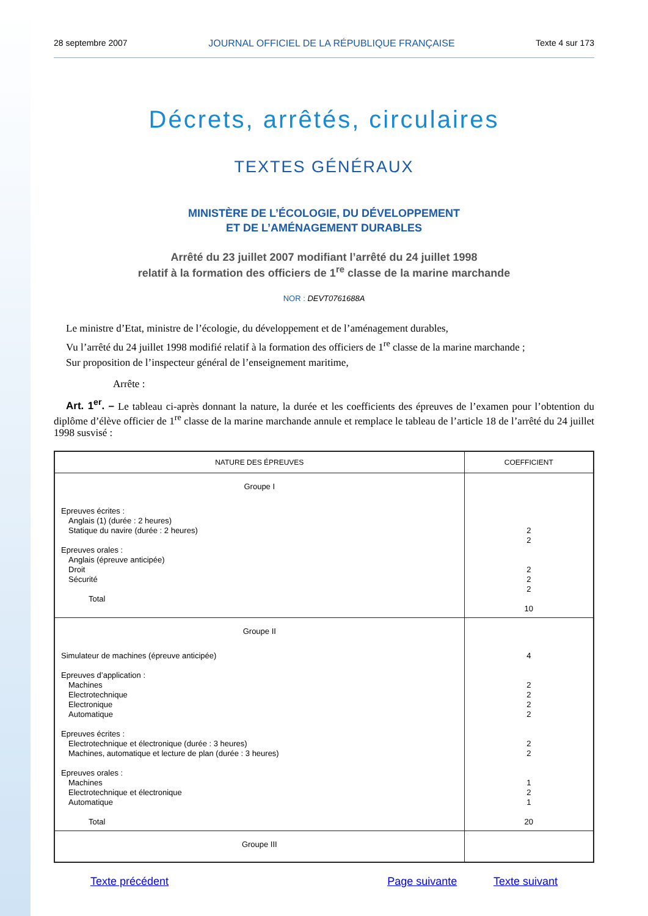28 septembre 2007 JOURNAL OFFICIEL DE LA RÉPUBLIQUE FRANÇAISE Texte 4 sur 173
Décrets, arrêtés, circulaires
TEXTES GÉNÉRAUX
MINISTÈRE DE L’ÉCOLOGIE, DU DÉVELOPPEMENT
ET DE L’AMÉNAGEMENT DURABLES
Arrêté du 23 juillet 2007 modifiant l’arrêté du 24 juillet 1998
relatif à la formation des officiers de 1<sup>re</sup> classe de la marine marchande
NOR : DEVT0761688A
Le ministre d’Etat, ministre de l’écologie, du développement et de l’aménagement durables,
Vu l’arrêté du 24 juillet 1998 modifié relatif à la formation des officiers de 1<sup>re</sup> classe de la marine marchande ;
Sur proposition de l’inspecteur général de l’enseignement maritime,
Arrête :
Art. 1<sup>er</sup>. – Le tableau ci-après donnant la nature, la durée et les coefficients des épreuves de l’examen pour l’obtention du diplôme d’élève officier de 1<sup>re</sup> classe de la marine marchande annule et remplace le tableau de l’article 18 de l’arrêté du 24 juillet 1998 susvisé :
| NATURE DES ÉPREUVES | COEFFICIENT |
| --- | --- |
| Groupe I Epreuves écrites : Anglais (1) (durée : 2 heures) Statique du navire (durée : 2 heures) Epreuves orales : Anglais (épreuve anticipée) Droit Sécurité Total | 2 2 2 2 2 10 |
| Groupe II Simulateur de machines (épreuve anticipée) Epreuves d’application : Machines Electrotechnique Electronique Automatique Epreuves écrites : Electrotechnique et électronique (durée : 3 heures) Machines, automatique et lecture de plan (durée : 3 heures) Epreuves orales : Machines Electrotechnique et électronique Automatique Total | 4 2 2 2 2 2 2 1 2 1 20 |
| Groupe III | |
Texte précédent Page suivante Texte suivant